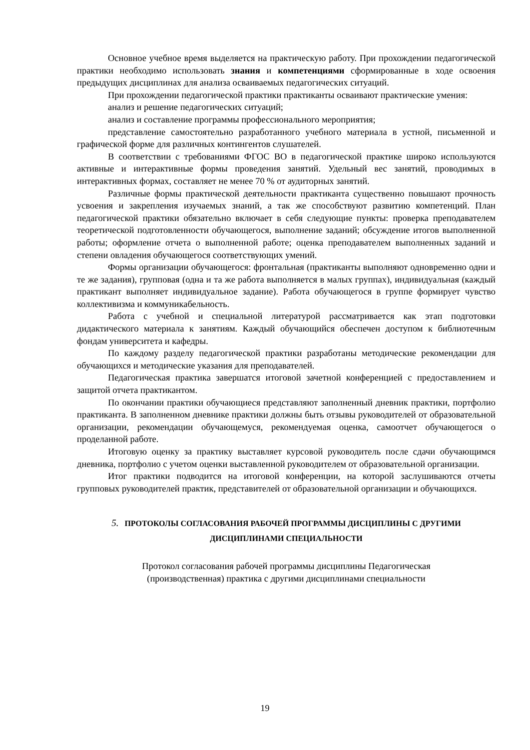Основное учебное время выделяется на практическую работу. При прохождении педагогической практики необходимо использовать знания и компетенциями сформированные в ходе освоения предыдущих дисциплинах для анализа осваиваемых педагогических ситуаций.
При прохождении педагогической практики практиканты осваивают практические умения:
анализ и решение педагогических ситуаций;
анализ и составление программы профессионального мероприятия;
представление самостоятельно разработанного учебного материала в устной, письменной и графической форме для различных контингентов слушателей.
В соответствии с требованиями ФГОС ВО в педагогической практике широко используются активные и интерактивные формы проведения занятий. Удельный вес занятий, проводимых в интерактивных формах, составляет не менее 70 % от аудиторных занятий.
Различные формы практической деятельности практиканта существенно повышают прочность усвоения и закрепления изучаемых знаний, а так же способствуют развитию компетенций. План педагогической практики обязательно включает в себя следующие пункты: проверка преподавателем теоретической подготовленности обучающегося, выполнение заданий; обсуждение итогов выполненной работы; оформление отчета о выполненной работе; оценка преподавателем выполненных заданий и степени овладения обучающегося соответствующих умений.
Формы организации обучающегося: фронтальная (практиканты выполняют одновременно одни и те же задания), групповая (одна и та же работа выполняется в малых группах), индивидуальная (каждый практикант выполняет индивидуальное задание). Работа обучающегося в группе формирует чувство коллективизма и коммуникабельность.
Работа с учебной и специальной литературой рассматривается как этап подготовки дидактического материала к занятиям. Каждый обучающийся обеспечен доступом к библиотечным фондам университета и кафедры.
По каждому разделу педагогической практики разработаны методические рекомендации для обучающихся и методические указания для преподавателей.
Педагогическая практика завершатся итоговой зачетной конференцией с предоставлением и защитой отчета практикантом.
По окончании практики обучающиеся представляют заполненный дневник практики, портфолио практиканта. В заполненном дневнике практики должны быть отзывы руководителей от образовательной организации, рекомендации обучающемуся, рекомендуемая оценка, самоотчет обучающегося о проделанной работе.
Итоговую оценку за практику выставляет курсовой руководитель после сдачи обучающимся дневника, портфолио с учетом оценки выставленной руководителем от образовательной организации.
Итог практики подводится на итоговой конференции, на которой заслушиваются отчеты групповых руководителей практик, представителей от образовательной организации и обучающихся.
5. ПРОТОКОЛЫ СОГЛАСОВАНИЯ РАБОЧЕЙ ПРОГРАММЫ ДИСЦИПЛИНЫ С ДРУГИМИ ДИСЦИПЛИНАМИ СПЕЦИАЛЬНОСТИ
Протокол согласования рабочей программы дисциплины Педагогическая
(производственная) практика с другими дисциплинами специальности
19